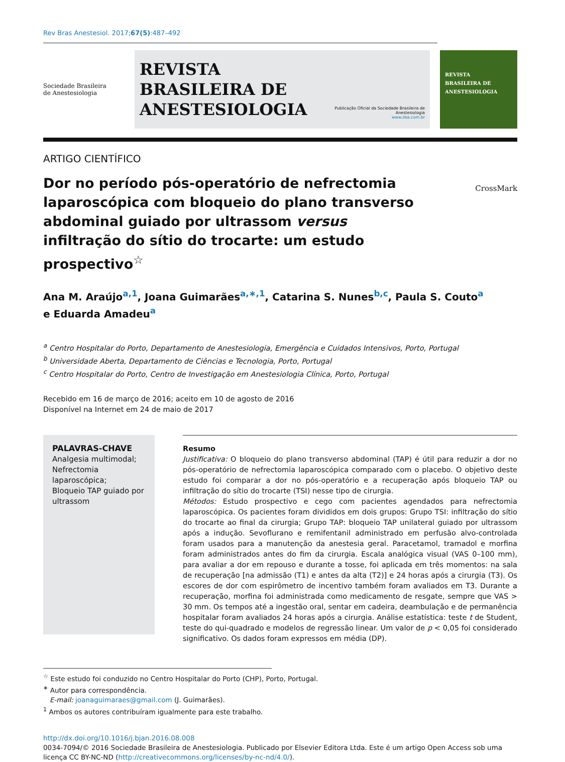Rev Bras Anestesiol. 2017;67(5):487–492
Sociedade Brasileira
de Anestesiologia
REVISTA
BRASILEIRA DE
ANESTESIOLOGIA
Publicação Oficial da Sociedade Brasileira de Anestesiologia
www.sba.com.br
REVISTA
BRASILEIRA DE
ANESTESIOLOGIA
ARTIGO CIENTÍFICO
Dor no período pós-operatório de nefrectomia laparoscópica com bloqueio do plano transverso abdominal guiado por ultrassom versus infiltração do sítio do trocarte: um estudo prospectivo<sup>☆</sup>
CrossMark
Ana M. Araújo<sup>a,1</sup>, Joana Guimarães<sup>a,∗,1</sup>, Catarina S. Nunes<sup>b,c</sup>, Paula S. Couto<sup>a</sup>
e Eduarda Amadeu<sup>a</sup>
<sup>a</sup> Centro Hospitalar do Porto, Departamento de Anestesiologia, Emergência e Cuidados Intensivos, Porto, Portugal
<sup>b</sup> Universidade Aberta, Departamento de Ciências e Tecnologia, Porto, Portugal
<sup>c</sup> Centro Hospitalar do Porto, Centro de Investigação em Anestesiologia Clínica, Porto, Portugal
Recebido em 16 de março de 2016; aceito em 10 de agosto de 2016
Disponível na Internet em 24 de maio de 2017
PALAVRAS-CHAVE
Analgesia multimodal;
Nefrectomia laparoscópica;
Bloqueio TAP guiado por ultrassom
Resumo
Justificativa: O bloqueio do plano transverso abdominal (TAP) é útil para reduzir a dor no pós-operatório de nefrectomia laparoscópica comparado com o placebo. O objetivo deste estudo foi comparar a dor no pós-operatório e a recuperação após bloqueio TAP ou infiltração do sítio do trocarte (TSI) nesse tipo de cirurgia.
Métodos: Estudo prospectivo e cego com pacientes agendados para nefrectomia laparoscópica. Os pacientes foram divididos em dois grupos: Grupo TSI: infiltração do sítio do trocarte ao final da cirurgia; Grupo TAP: bloqueio TAP unilateral guiado por ultrassom após a indução. Sevoflurano e remifentanil administrado em perfusão alvo-controlada foram usados para a manutenção da anestesia geral. Paracetamol, tramadol e morfina foram administrados antes do fim da cirurgia. Escala analógica visual (VAS 0–100 mm), para avaliar a dor em repouso e durante a tosse, foi aplicada em três momentos: na sala de recuperação [na admissão (T1) e antes da alta (T2)] e 24 horas após a cirurgia (T3). Os escores de dor com espirômetro de incentivo também foram avaliados em T3. Durante a recuperação, morfina foi administrada como medicamento de resgate, sempre que VAS > 30 mm. Os tempos até a ingestão oral, sentar em cadeira, deambulação e de permanência hospitalar foram avaliados 24 horas após a cirurgia. Análise estatística: teste t de Student, teste do qui-quadrado e modelos de regressão linear. Um valor de p < 0,05 foi considerado significativo. Os dados foram expressos em média (DP).
<sup>☆</sup> Este estudo foi conduzido no Centro Hospitalar do Porto (CHP), Porto, Portugal.
<sup>∗</sup> Autor para correspondência.
E-mail: joanaguimaraes@gmail.com (J. Guimarães).
<sup>1</sup> Ambos os autores contribuíram igualmente para este trabalho.
http://dx.doi.org/10.1016/j.bjan.2016.08.008
0034-7094/© 2016 Sociedade Brasileira de Anestesiologia. Publicado por Elsevier Editora Ltda. Este é um artigo Open Access sob uma licença CC BY-NC-ND (http://creativecommons.org/licenses/by-nc-nd/4.0/).